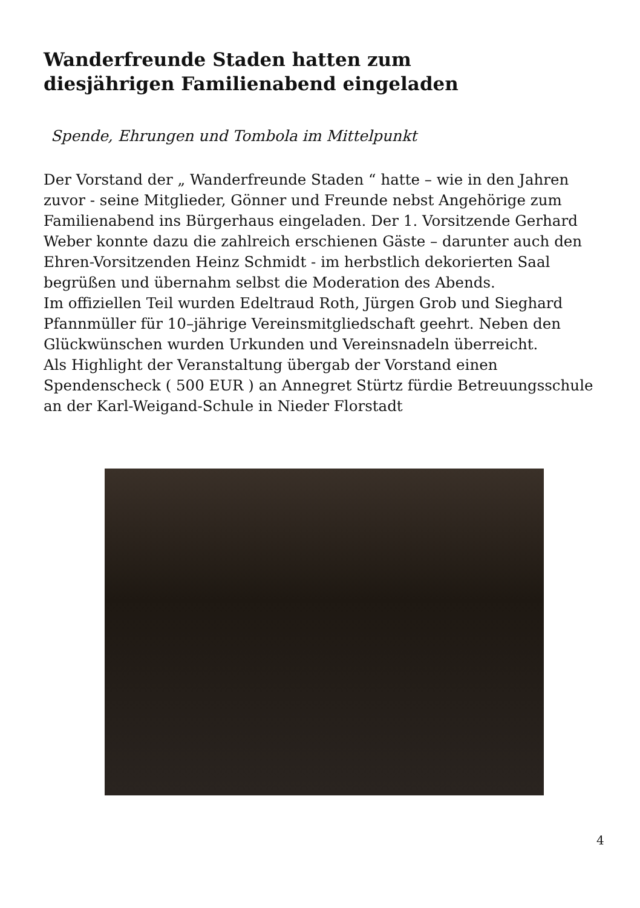Wanderfreunde Staden hatten zum
diesjährigen Familienabend eingeladen
Spende, Ehrungen und Tombola im Mittelpunkt
Der Vorstand der „ Wanderfreunde Staden “ hatte – wie in den Jahren zuvor - seine Mitglieder, Gönner und Freunde nebst Angehörige zum Familienabend ins Bürgerhaus eingeladen. Der 1. Vorsitzende Gerhard Weber konnte dazu die zahlreich erschienen Gäste – darunter auch den Ehren-Vorsitzenden Heinz Schmidt - im herbstlich dekorierten Saal begrüßen und übernahm selbst die Moderation des Abends.
Im offiziellen Teil wurden Edeltraud Roth, Jürgen Grob und Sieghard Pfannmüller für 10–jährige Vereinsmitgliedschaft geehrt. Neben den Glückwünschen wurden Urkunden und Vereinsnadeln überreicht.
Als Highlight der Veranstaltung übergab der Vorstand einen Spendenscheck ( 500 EUR ) an Annegret Stürtz fürdie Betreuungsschule an der Karl-Weigand-Schule in Nieder Florstadt
4